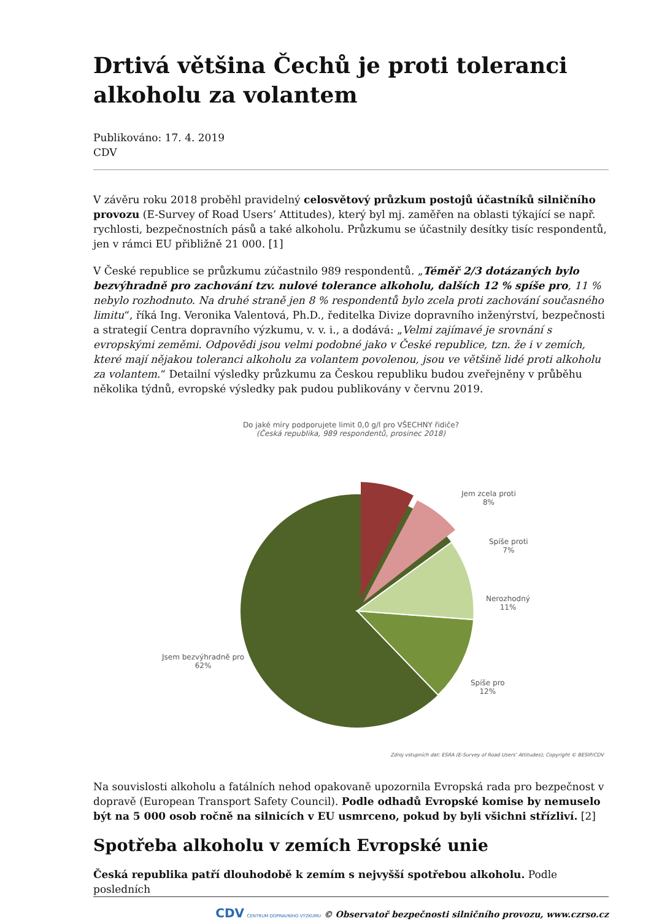Drtivá většina Čechů je proti toleranci alkoholu za volantem
Publikováno: 17. 4. 2019
CDV
V závěru roku 2018 proběhl pravidelný celosvětový průzkum postojů účastníků silničního provozu (E-Survey of Road Users’ Attitudes), který byl mj. zaměřen na oblasti týkající se např. rychlosti, bezpečnostních pásů a také alkoholu. Průzkumu se účastnily desítky tisíc respondentů, jen v rámci EU přibližně 21 000. [1]
V České republice se průzkumu zúčastnilo 989 respondentů. „Téměř 2/3 dotázaných bylo bezvýhradně pro zachování tzv. nulové tolerance alkoholu, dalších 12 % spíše pro, 11 % nebylo rozhodnuto. Na druhé straně jen 8 % respondentů bylo zcela proti zachování současného limitu“, říká Ing. Veronika Valentová, Ph.D., ředitelka Divize dopravního inženýrství, bezpečnosti a strategií Centra dopravního výzkumu, v. v. i., a dodává: „Velmi zajímavé je srovnání s evropskými zeměmi. Odpovědi jsou velmi podobné jako v České republice, tzn. že i v zemích, které mají nějakou toleranci alkoholu za volantem povolenou, jsou ve většině lidé proti alkoholu za volantem.“ Detailní výsledky průzkumu za Českou republiku budou zveřejněny v průběhu několika týdnů, evropské výsledky pak pudou publikovány v červnu 2019.
Do jaké míry podporujete limit 0,0 g/l pro VŠECHNY řidiče?
(Česká republika, 989 respondentů, prosinec 2018)
Jem zcela proti
8%
Spíše proti
7%
Nerozhodný
11%
Spíše pro
12%
Jsem bezvýhradně pro
62%
Zdroj vstupních dat: ESRA (E-Survey of Road Users’ Attitudes); Copyright © BESIP/CDV
Na souvislosti alkoholu a fatálních nehod opakovaně upozornila Evropská rada pro bezpečnost v dopravě (European Transport Safety Council). Podle odhadů Evropské komise by nemuselo být na 5 000 osob ročně na silnicích v EU usmrceno, pokud by byli všichni střízliví. [2]
Spotřeba alkoholu v zemích Evropské unie
Česká republika patří dlouhodobě k zemím s nejvyšší spotřebou alkoholu. Podle posledních
CDV CENTRUM DOPRAVNÍHO VÝZKUMU © Observatoř bezpečnosti silničního provozu, www.czrso.cz